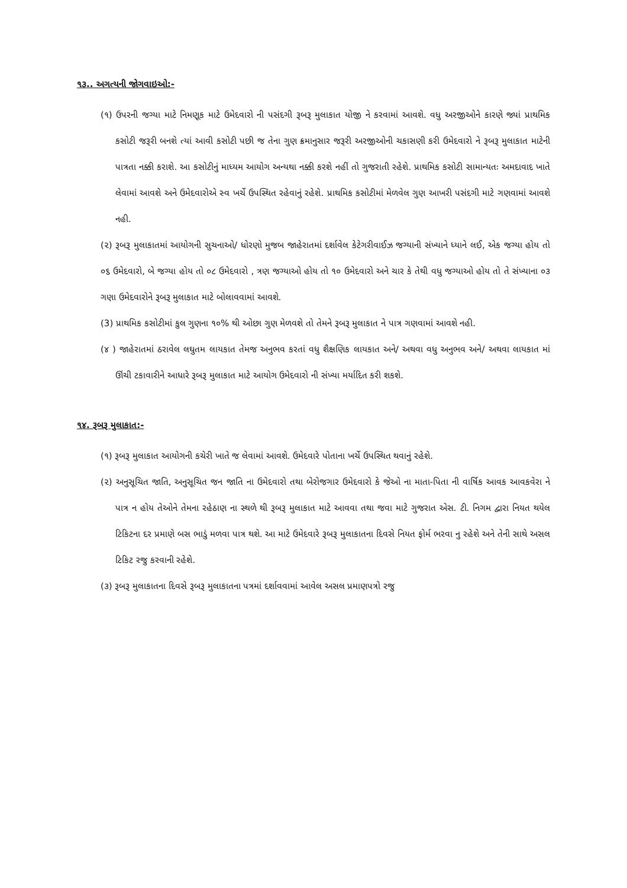૧૩.. અગત્યની જોગવાઇઓ:-
(૧) ઉપરની જગ્યા માટે નિમણૂક માટે ઉમેદવારો ની પસંદગી રૂબરૂ મુલાકાત યોજી ને કરવામાં આવશે. વધુ અરજીઓને કારણે જ્યાં પ્રાથમિક કસોટી જરૂરી બનશે ત્યાં આવી કસોટી પછી જ તેના ગુણ ક્રમાનુસાર જરૂરી અરજીઓની ચકાસણી કરી ઉમેદવારો ને રૂબરૂ મુલાકાત માટેની પાત્રતા નક્કી કરાશે. આ કસોટીનું માધ્યમ આયોગ અન્યથા નક્કી કરશે નહીં તો ગુજરાતી રહેશે. પ્રાથમિક કસોટી સામાન્યતઃ અમદાવાદ ખાતે લેવામાં આવશે અને ઉમેદવારોએ સ્વ ખર્ચે ઉપસ્થિત રહેવાનું રહેશે. પ્રાથમિક કસોટીમાં મેળવેલ ગુણ આખરી પસંદગી માટે ગણવામાં આવશે નહી.
(૨) રૂબરૂ મુલાકાતમાં આયોગની સુચનાઓ/ ધોરણો મુજબ જાહેરાતમાં દર્શાવેલ કેટેગરીવાઈઝ જગ્યાની સંખ્યાને ધ્યાને લઈ, એક જગ્યા હોય તો ૦૬ ઉમેદવારો, બે જગ્યા હોય તો ૦૮ ઉમેદવારો , ત્રણ જગ્યાઓ હોય તો ૧૦ ઉમેદવારો અને ચાર કે તેથી વધુ જગ્યાઓ હોય તો તે સંખ્યાના ૦૩ ગણા ઉમેદવારોને રૂબરૂ મુલાકાત માટે બોલાવવામાં આવશે.
(3) પ્રાથમિક કસોટીમાં કુલ ગુણના ૧૦% થી ઓછા ગુણ મેળવશે તો તેમને રૂબરૂ મુલાકાત ને પાત્ર ગણવામાં આવશે નહી.
(૪ ) જાહેરાતમાં ઠરાવેલ લઘુતમ લાયકાત તેમજ અનુભવ કરતાં વધુ શૈક્ષણિક લાયકાત અને/ અથવા વધુ અનુભવ અને/ અથવા લાયકાત માં ઊંચી ટકાવારીને આધારે રૂબરૂ મુલાકાત માટે આયોગ ઉમેદવારો ની સંખ્યા મર્યાદિત કરી શકશે.
૧૪. રૂબરૂ મુલાકાત:-
(૧) રૂબરૂ મુલાકાત આયોગની કચેરી ખાતે જ લેવામાં આવશે. ઉમેદવારે પોતાના ખર્ચે ઉપસ્થિત થવાનું રહેશે.
(૨) અનુસૂચિત જાતિ, અનુસૂચિત જન જાતિ ના ઉમેદવારો તથા બેરોજગાર ઉમેદવારો કે જેઓ ના માતા-પિતા ની વાર્ષિક આવક આવકવેરા ને પાત્ર ન હોય તેઓને તેમના રહેઠાણ ના સ્થળે થી રૂબરૂ મુલાકાત માટે આવવા તથા જવા માટે ગુજરાત એસ. ટી. નિગમ દ્વારા નિયત થયેલ ટિકિટના દર પ્રમાણે બસ ભાડું મળવા પાત્ર થશે. આ માટે ઉમેદવારે રૂબરૂ મુલાકાતના દિવસે નિયત ફોર્મ ભરવા નુ રહેશે અને તેની સાથે અસલ ટિકિટ રજુ કરવાની રહેશે.
(૩) રૂબરૂ મુલાકાતના દિવસે રૂબરૂ મુલાકાતના પત્રમાં દર્શાવવામાં આવેલ અસલ પ્રમાણપત્રો રજુ